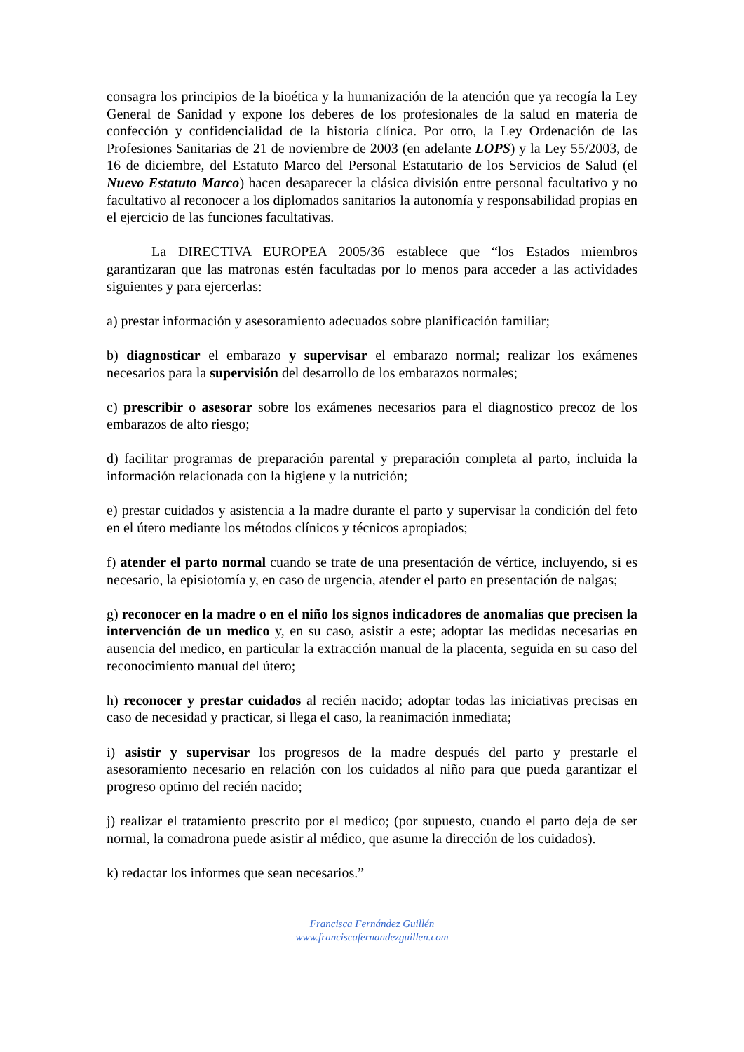consagra los principios de la bioética y la humanización de la atención que ya recogía la Ley General de Sanidad y expone los deberes de los profesionales de la salud en materia de confección y confidencialidad de la historia clínica. Por otro, la Ley Ordenación de las Profesiones Sanitarias de 21 de noviembre de 2003 (en adelante LOPS) y la Ley 55/2003, de 16 de diciembre, del Estatuto Marco del Personal Estatutario de los Servicios de Salud (el Nuevo Estatuto Marco) hacen desaparecer la clásica división entre personal facultativo y no facultativo al reconocer a los diplomados sanitarios la autonomía y responsabilidad propias en el ejercicio de las funciones facultativas.
La DIRECTIVA EUROPEA 2005/36 establece que “los Estados miembros garantizaran que las matronas estén facultadas por lo menos para acceder a las actividades siguientes y para ejercerlas:
a) prestar información y asesoramiento adecuados sobre planificación familiar;
b) diagnosticar el embarazo y supervisar el embarazo normal; realizar los exámenes necesarios para la supervisión del desarrollo de los embarazos normales;
c) prescribir o asesorar sobre los exámenes necesarios para el diagnostico precoz de los embarazos de alto riesgo;
d) facilitar programas de preparación parental y preparación completa al parto, incluida la información relacionada con la higiene y la nutrición;
e) prestar cuidados y asistencia a la madre durante el parto y supervisar la condición del feto en el útero mediante los métodos clínicos y técnicos apropiados;
f) atender el parto normal cuando se trate de una presentación de vértice, incluyendo, si es necesario, la episiotomía y, en caso de urgencia, atender el parto en presentación de nalgas;
g) reconocer en la madre o en el niño los signos indicadores de anomalías que precisen la intervención de un medico y, en su caso, asistir a este; adoptar las medidas necesarias en ausencia del medico, en particular la extracción manual de la placenta, seguida en su caso del reconocimiento manual del útero;
h) reconocer y prestar cuidados al recién nacido; adoptar todas las iniciativas precisas en caso de necesidad y practicar, si llega el caso, la reanimación inmediata;
i) asistir y supervisar los progresos de la madre después del parto y prestarle el asesoramiento necesario en relación con los cuidados al niño para que pueda garantizar el progreso optimo del recién nacido;
j) realizar el tratamiento prescrito por el medico; (por supuesto, cuando el parto deja de ser normal, la comadrona puede asistir al médico, que asume la dirección de los cuidados).
k) redactar los informes que sean necesarios.”
Francisca Fernández Guillén
www.franciscafernandezguillen.com